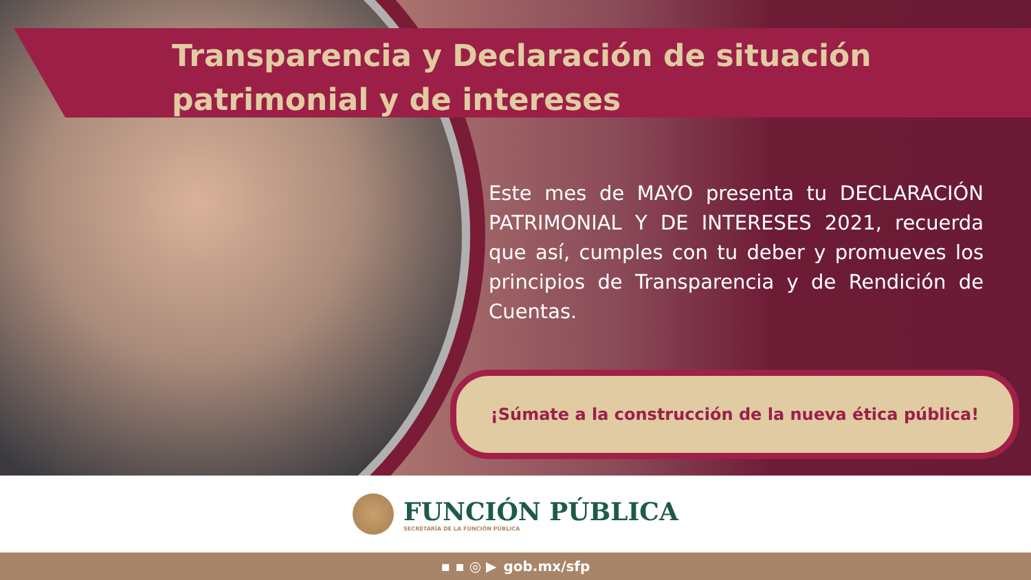Transparencia y Declaración de situación
patrimonial y de intereses
Este mes de MAYO presenta tu DECLARACIÓN PATRIMONIAL Y DE INTERESES 2021, recuerda que así, cumples con tu deber y promueves los principios de Transparencia y de Rendición de Cuentas.
¡Súmate a la construcción de la nueva ética pública!
FUNCIÓN PÚBLICA
SECRETARÍA DE LA FUNCIÓN PÚBLICA
▪ ▪ ◎ ▶ gob.mx/sfp